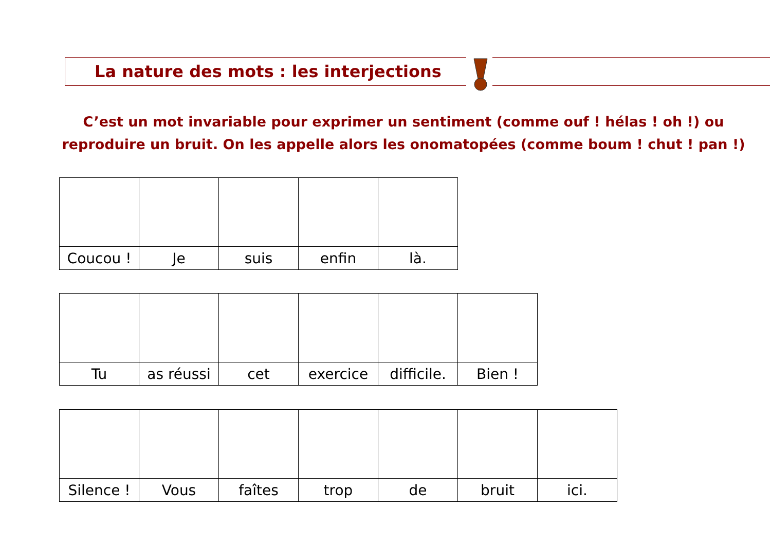La nature des mots : les interjections
C’est un mot invariable pour exprimer un sentiment (comme ouf ! hélas ! oh !) ou reproduire un bruit. On les appelle alors les onomatopées (comme boum ! chut ! pan !)
| Coucou ! | Je | suis | enfin | là. |
| Tu | as réussi | cet | exercice | difficile. | Bien ! |
| Silence ! | Vous | faîtes | trop | de | bruit | ici. |